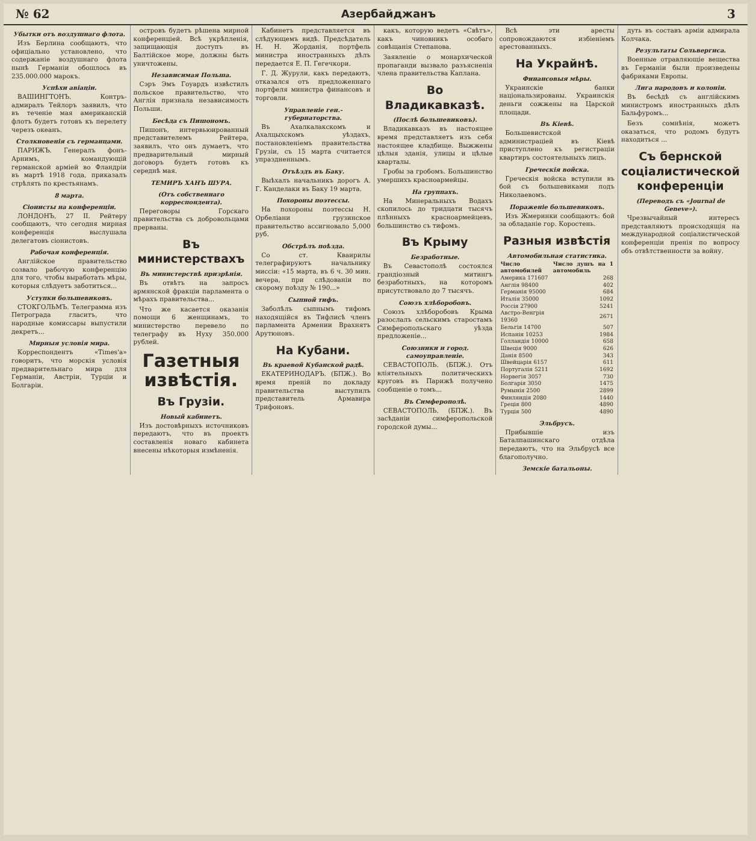№ 62 Азербайджанъ 3
Убытки отъ воздушнаго флота.
Изъ Берлина сообщаютъ, что офиціально установлено, что содержаніе воздушнаго флота нынѣ Германіи обошлось въ 235.000.000 марокъ.
Успѣхи авіаціи.
ВАШИНГТОНЪ. Контръ-адмиралъ Тейлоръ заявилъ, что въ теченіе мая американскій флотъ будетъ готовъ къ перелету черезъ океанъ.
Столкновенія съ германцами.
ПАРИЖЪ. Генералъ фонъ-Арнимъ, командующій германской арміей во Фландріи въ мартѣ 1918 года, приказалъ стрѣлять по крестьянамъ.
8 марта.
Сіонисты на конференціи.
ЛОНДОНЪ, 27 II. Рейтеру сообщаютъ, что сегодня мирная конференція выслушала делегатовъ сіонистовъ.
Рабочая конференція.
Англійское правительство созвало рабочую конференцію для того, чтобы выработать мѣры, которыя слѣдуетъ заботиться...
Уступки большевиковъ.
СТОКГОЛЬМЪ. Телеграмма изъ Петрограда гласитъ, что народные комиссары выпустили декретъ...
Мирныя условія мира.
Корреспондентъ «Times'а» говоритъ, что морскія условія предварительнаго мира для Германіи, Австріи, Турціи и Болгаріи.
островъ будетъ рѣшена мирной конференціей. Всѣ укрѣпленія, защищающія доступъ въ Балтійское море, должны быть уничтожены.
Независимая Польша.
Сэръ Эмъ Гоуардъ извѣстилъ польское правительство, что Англія признала независимость Польши.
Бесѣда съ Пишономъ.
Пишонъ, интервьюированный представителемъ Рейтера, заявилъ, что онъ думаетъ, что предварительный мирный договоръ будетъ готовъ къ середнѣ мая.
ТЕМИРЪ ХАНЪ ШУРА.
(Отъ собственнаго корреспондента).
Переговоры Горскаго правительства съ добровольцами прерваны.
Въ министерствахъ
Въ министерствѣ призрѣнія.
Въ отвѣтъ на запросъ армянской фракціи парламента о мѣрахъ правительства...
Что же касается оказанія помощи 6 женщинамъ, то министерство перевело по телеграфу въ Нуху 350.000 рублей.
Газетныя извѣстія.
Въ Грузіи.
Новый кабинетъ.
Изъ достовѣрныхъ источниковъ передаютъ, что въ проектъ составленія новаго кабинета внесены нѣкоторыя измѣненія.
Кабинетъ представляется въ слѣдующемъ видѣ. Предсѣдатель Н. Н. Жорданія, портфель министра иностранныхъ дѣлъ передается Е. П. Гегечкори.
Г. Д. Журули, какъ передаютъ, отказался отъ предложеннаго портфеля министра финансовъ и торговли.
Управленіе ген.-губернаторства.
Въ Ахалкалакскомъ и Ахалцыхскомъ уѣздахъ, постановленіемъ правительства Грузіи, съ 15 марта считается упраздненнымъ.
Отъѣздъ въ Баку.
Выѣхалъ начальникъ дорогъ А. Г. Канделаки въ Баку 19 марта.
Похороны поэтессы.
На похороны поэтессы Н. Орбеліани грузинское правительство ассигновало 5,000 руб.
Обстрѣлъ поѣзда.
Со ст. Кваирилы телеграфируютъ начальнику миссіи: «15 марта, въ 6 ч. 30 мин. вечера, при слѣдованіи по скорому поѣзду № 190...»
Сыпной тифъ.
Заболѣлъ сыпнымъ тифомъ находящійся въ Тифлисѣ членъ парламента Армении Врахнятъ Арутюновъ.
На Кубани.
Въ краевой Кубанской радѣ.
ЕКАТЕРИНОДАРЪ. (БПЖ.). Во время преній по докладу правительства выступилъ представитель Армавира Трифоновъ.
какъ, которую ведетъ «Свѣтъ», какъ чиновникъ особаго совѣщанія Степанова.
Заявленіе о монархической пропаганди вызвало разъясненія члена правительства Каплана.
Во Владикавказѣ.
(Послѣ большевиковъ).
Владикавказъ въ настоящее время представляетъ изъ себя настоящее кладбище. Выжжены цѣлыя зданія, улицы и цѣлые кварталы.
Гробы за гробомъ. Большинство умершихъ красноармейцы.
На группахъ.
На Минеральныхъ Водахъ скопилось до тридцати тысячъ плѣнныхъ красноармейцевъ, большинство съ тифомъ.
Въ Крыму
Безработные.
Въ Севастополѣ состоялся грандіозный митингъ безработныхъ, на которомъ присутствовало до 7 тысячъ.
Союзъ хлѣборобовъ.
Союзъ хлѣборобовъ Крыма разослалъ сельскимъ старостамъ Симферопольскаго уѣзда предложеніе...
Союзники и город. самоуправленіе.
СЕВАСТОПОЛЬ. (БПЖ.). Отъ вліятельныхъ политическихъ круговъ въ Парижѣ получено сообщеніе о томъ...
Въ Симферополѣ.
СЕВАСТОПОЛЬ. (БПЖ.). Въ засѣданіи симферопольской городской думы...
Всѣ эти аресты сопровождаются избіеніемъ арестованныхъ.
На Украйнѣ.
Финансовыя мѣры.
Украинскіе банки національзированы. Украинскія деньги сожжены на Царской площади.
Въ Кіевѣ.
Большевистской администраціей въ Кіевѣ приступлено къ регистраціи квартиръ состоятельныхъ лицъ.
Греческія войска.
Греческія войска вступили въ бой съ большевиками подъ Николаевомъ.
Пораженіе большевиковъ.
Изъ Жмеринки сообщаютъ: бой за обладаніе гор. Коростень.
Разныя извѣстія
Автомобильная статистика.
| Число автомобилей | Число душъ на 1 автомобиль |
| --- | --- |
| Америка 171607 | 268 |
| Англія 98400 | 402 |
| Германія 95000 | 684 |
| Италія 35000 | 1092 |
| Россія 27900 | 5241 |
| Австро-Венгрія 19360 | 2671 |
| Бельгія 14700 | 507 |
| Испанія 10253 | 1984 |
| Голландія 10000 | 658 |
| Швеція 9000 | 626 |
| Данія 8500 | 343 |
| Швейцарія 6157 | 611 |
| Португалія 5211 | 1692 |
| Норвегія 3057 | 730 |
| Болгарія 3050 | 1475 |
| Румынія 2500 | 2899 |
| Финляндія 2080 | 1440 |
| Греція 800 | 4890 |
| Турція 500 | 4890 |
Эльбрусъ.
Прибывшіе изъ Баталпашинскаго отдѣла передаютъ, что на Эльбрусѣ все благополучно.
Земскіе батальоны.
дуть въ составъ арміи адмирала Колчака.
Результаты Сольвергиса.
Военные отравляющіе вещества въ Германіи были произведены фабриками Европы.
Лига народовъ и колоніи.
Въ бесѣдѣ съ англійскимъ министромъ иностранныхъ дѣлъ Бальфуромъ...
Безъ сомнѣнія, можетъ оказаться, что родомъ будутъ находиться ...
Съ бернской соціалистической конференціи
(Переводъ съ «Journal de Geneve»).
Чрезвычайный интересъ представляютъ происходящія на международной соціалистической конференціи пренія по вопросу объ отвѣтственности за войну.